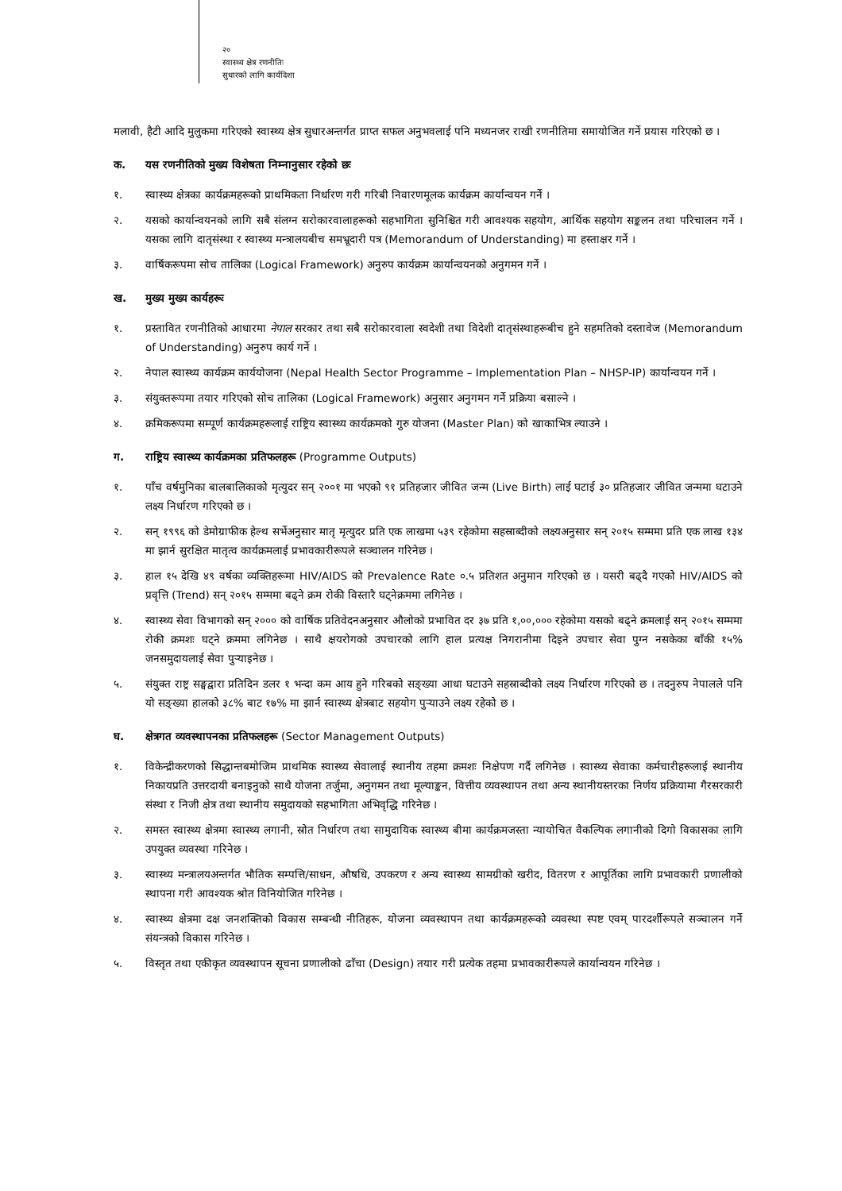२०
स्वास्थ्य क्षेत्र रणनीतिः
सुधारको लागि कार्यदिशा
मलावी, हैटी आदि मुलुकमा गरिएको स्वास्थ्य क्षेत्र सुधारअन्तर्गत प्राप्त सफल अनुभवलाई पनि मध्यनजर राखी रणनीतिमा समायोजित गर्ने प्रयास गरिएको छ ।
क. यस रणनीतिको मुख्य विशेषता निम्नानुसार रहेको छः
१. स्वास्थ्य क्षेत्रका कार्यक्रमहरूको प्राथमिकता निर्धारण गरी गरिबी निवारणमूलक कार्यक्रम कार्यान्वयन गर्ने ।
२. यसको कार्यान्वयनको लागि सबै संलग्न सरोकारवालाहरूको सहभागिता सुनिश्चित गरी आवश्यक सहयोग, आर्थिक सहयोग सङ्कलन तथा परिचालन गर्ने । यसका लागि दातृसंस्था र स्वास्थ्य मन्त्रालयबीच समभ्रूदारी पत्र (Memorandum of Understanding) मा हस्ताक्षर गर्ने ।
३. वार्षिकरूपमा सोच तालिका (Logical Framework) अनुरुप कार्यक्रम कार्यान्वयनको अनुगमन गर्ने ।
ख. मुख्य मुख्य कार्यहरूः
१. प्रस्तावित रणनीतिको आधारमा नेपाल सरकार तथा सबै सरोकारवाला स्वदेशी तथा विदेशी दातृसंस्थाहरूबीच हुने सहमतिको दस्तावेज (Memorandum of Understanding) अनुरुप कार्य गर्ने ।
२. नेपाल स्वास्थ्य कार्यक्रम कार्ययोजना (Nepal Health Sector Programme – Implementation Plan – NHSP-IP) कार्यान्वयन गर्ने ।
३. संयुक्तरूपमा तयार गरिएको सोच तालिका (Logical Framework) अनुसार अनुगमन गर्ने प्रक्रिया बसाल्ने ।
४. क्रमिकरूपमा सम्पूर्ण कार्यक्रमहरूलाई राष्ट्रिय स्वास्थ्य कार्यक्रमको गुरु योजना (Master Plan) को खाकाभित्र ल्याउने ।
ग. राष्ट्रिय स्वास्थ्य कार्यक्रमका प्रतिफलहरू (Programme Outputs)
१. पाँच वर्षमुनिका बालबालिकाको मृत्युदर सन् २००१ मा भएको ९१ प्रतिहजार जीवित जन्म (Live Birth) लाई घटाई ३० प्रतिहजार जीवित जन्ममा घटाउने लक्ष्य निर्धारण गरिएको छ ।
२. सन् १९९६ को डेमोग्राफीक हेल्थ सर्भेअनुसार मातृ मृत्युदर प्रति एक लाखमा ५३९ रहेकोमा सहस्राब्दीको लक्ष्यअनुसार सन् २०१५ सम्ममा प्रति एक लाख १३४ मा झार्न सुरक्षित मातृत्व कार्यक्रमलाई प्रभावकारीरूपले सञ्चालन गरिनेछ ।
३. हाल १५ देखि ४९ वर्षका व्यक्तिहरूमा HIV/AIDS को Prevalence Rate ०.५ प्रतिशत अनुमान गरिएको छ । यसरी बढ्दै गएको HIV/AIDS को प्रवृत्ति (Trend) सन् २०१५ सम्ममा बढ्ने क्रम रोकी विस्तारै घट्नेक्रममा लगिनेछ ।
४. स्वास्थ्य सेवा विभागको सन् २००० को वार्षिक प्रतिवेदनअनुसार औलोको प्रभावित दर ३७ प्रति १,००,००० रहेकोमा यसको बढ्ने क्रमलाई सन् २०१५ सम्ममा रोकी क्रमशः घट्ने क्रममा लगिनेछ । साथै क्षयरोगको उपचारको लागि हाल प्रत्यक्ष निगरानीमा दिइने उपचार सेवा पुग्न नसकेका बाँकी १५% जनसमुदायलाई सेवा पुर्‍याइनेछ ।
५. संयुक्त राष्ट्र सङ्घद्वारा प्रतिदिन डलर १ भन्दा कम आय हुने गरिबको सङ्ख्या आधा घटाउने सहस्राब्दीको लक्ष्य निर्धारण गरिएको छ । तदनुरुप नेपालले पनि यो सङ्ख्या हालको ३८% बाट १७% मा झार्न स्वास्थ्य क्षेत्रबाट सहयोग पुर्‍याउने लक्ष्य रहेको छ ।
घ. क्षेत्रगत व्यवस्थापनका प्रतिफलहरू (Sector Management Outputs)
१. विकेन्द्रीकरणको सिद्धान्तबमोजिम प्राथमिक स्वास्थ्य सेवालाई स्थानीय तहमा क्रमशः निक्षेपण गर्दै लगिनेछ । स्वास्थ्य सेवाका कर्मचारीहरूलाई स्थानीय निकायप्रति उत्तरदायी बनाइनुको साथै योजना तर्जुमा, अनुगमन तथा मूल्याङ्कन, वित्तीय व्यवस्थापन तथा अन्य स्थानीयस्तरका निर्णय प्रक्रियामा गैरसरकारी संस्था र निजी क्षेत्र तथा स्थानीय समुदायको सहभागिता अभिवृद्धि गरिनेछ ।
२. समस्त स्वास्थ्य क्षेत्रमा स्वास्थ्य लगानी, स्रोत निर्धारण तथा सामुदायिक स्वास्थ्य बीमा कार्यक्रमजस्ता न्यायोचित वैकल्पिक लगानीको दिगो विकासका लागि उपयुक्त व्यवस्था गरिनेछ ।
३. स्वास्थ्य मन्त्रालयअन्तर्गत भौतिक सम्पत्ति/साधन, औषधि, उपकरण र अन्य स्वास्थ्य सामग्रीको खरीद, वितरण र आपूर्तिका लागि प्रभावकारी प्रणालीको स्थापना गरी आवश्यक श्रोत विनियोजित गरिनेछ ।
४. स्वास्थ्य क्षेत्रमा दक्ष जनशक्तिको विकास सम्बन्धी नीतिहरू, योजना व्यवस्थापन तथा कार्यक्रमहरूको व्यवस्था स्पष्ट एवम् पारदर्शीरूपले सञ्चालन गर्ने संयन्त्रको विकास गरिनेछ ।
५. विस्तृत तथा एकीकृत व्यवस्थापन सूचना प्रणालीको ढाँचा (Design) तयार गरी प्रत्येक तहमा प्रभावकारीरूपले कार्यान्वयन गरिनेछ ।